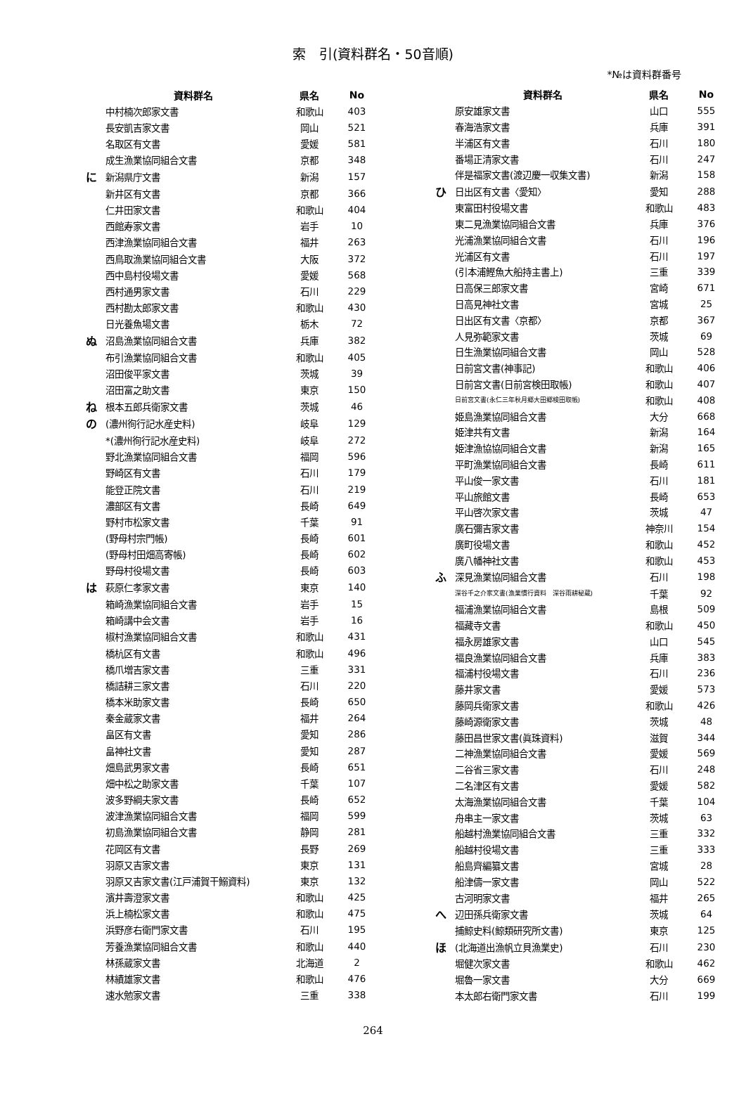索　引(資料群名・50音順)
*№は資料群番号
| | 資料群名 | 県名 | No |
| --- | --- | --- | --- |
| | 中村楠次郎家文書 | 和歌山 | 403 |
| | 長安凱吉家文書 | 岡山 | 521 |
| | 名取区有文書 | 愛媛 | 581 |
| | 成生漁業協同組合文書 | 京都 | 348 |
| に | 新潟県庁文書 | 新潟 | 157 |
| | 新井区有文書 | 京都 | 366 |
| | 仁井田家文書 | 和歌山 | 404 |
| | 西館寿家文書 | 岩手 | 10 |
| | 西津漁業協同組合文書 | 福井 | 263 |
| | 西鳥取漁業協同組合文書 | 大阪 | 372 |
| | 西中島村役場文書 | 愛媛 | 568 |
| | 西村通男家文書 | 石川 | 229 |
| | 西村勘太郎家文書 | 和歌山 | 430 |
| | 日光養魚場文書 | 栃木 | 72 |
| ぬ | 沼島漁業協同組合文書 | 兵庫 | 382 |
| | 布引漁業協同組合文書 | 和歌山 | 405 |
| | 沼田俊平家文書 | 茨城 | 39 |
| | 沼田富之助文書 | 東京 | 150 |
| ね | 根本五郎兵衛家文書 | 茨城 | 46 |
| の | (濃州徇行記水産史料) | 岐阜 | 129 |
| | *(濃州徇行記水産史料) | 岐阜 | 272 |
| | 野北漁業協同組合文書 | 福岡 | 596 |
| | 野崎区有文書 | 石川 | 179 |
| | 能登正院文書 | 石川 | 219 |
| | 濃部区有文書 | 長崎 | 649 |
| | 野村市松家文書 | 千葉 | 91 |
| | (野母村宗門帳) | 長崎 | 601 |
| | (野母村田畑高寄帳) | 長崎 | 602 |
| | 野母村役場文書 | 長崎 | 603 |
| は | 萩原仁孝家文書 | 東京 | 140 |
| | 箱崎漁業協同組合文書 | 岩手 | 15 |
| | 箱崎講中会文書 | 岩手 | 16 |
| | 椒村漁業協同組合文書 | 和歌山 | 431 |
| | 橋杭区有文書 | 和歌山 | 496 |
| | 橋爪増吉家文書 | 三重 | 331 |
| | 橋詰耕三家文書 | 石川 | 220 |
| | 橋本米助家文書 | 長崎 | 650 |
| | 秦金蔵家文書 | 福井 | 264 |
| | 畠区有文書 | 愛知 | 286 |
| | 畠神社文書 | 愛知 | 287 |
| | 畑島武男家文書 | 長崎 | 651 |
| | 畑中松之助家文書 | 千葉 | 107 |
| | 波多野綱夫家文書 | 長崎 | 652 |
| | 波津漁業協同組合文書 | 福岡 | 599 |
| | 初島漁業協同組合文書 | 静岡 | 281 |
| | 花岡区有文書 | 長野 | 269 |
| | 羽原又吉家文書 | 東京 | 131 |
| | 羽原又吉家文書(江戸浦賀干鰯資料) | 東京 | 132 |
| | 濱井壽澄家文書 | 和歌山 | 425 |
| | 浜上楠松家文書 | 和歌山 | 475 |
| | 浜野彦右衛門家文書 | 石川 | 195 |
| | 芳養漁業協同組合文書 | 和歌山 | 440 |
| | 林孫蔵家文書 | 北海道 | 2 |
| | 林績雄家文書 | 和歌山 | 476 |
| | 速水勉家文書 | 三重 | 338 |
| | 資料群名 | 県名 | No |
| --- | --- | --- | --- |
| | 原安雄家文書 | 山口 | 555 |
| | 春海浩家文書 | 兵庫 | 391 |
| | 半浦区有文書 | 石川 | 180 |
| | 番場正清家文書 | 石川 | 247 |
| | 伴是福家文書(渡辺慶一収集文書) | 新潟 | 158 |
| ひ | 日出区有文書〈愛知〉 | 愛知 | 288 |
| | 東富田村役場文書 | 和歌山 | 483 |
| | 東二見漁業協同組合文書 | 兵庫 | 376 |
| | 光浦漁業協同組合文書 | 石川 | 196 |
| | 光浦区有文書 | 石川 | 197 |
| | (引本浦鰹魚大船持主書上) | 三重 | 339 |
| | 日高保三郎家文書 | 宮崎 | 671 |
| | 日高見神社文書 | 宮城 | 25 |
| | 日出区有文書〈京都〉 | 京都 | 367 |
| | 人見弥範家文書 | 茨城 | 69 |
| | 日生漁業協同組合文書 | 岡山 | 528 |
| | 日前宮文書(神事記) | 和歌山 | 406 |
| | 日前宮文書(日前宮検田取帳) | 和歌山 | 407 |
| | 日前宮文書(永仁三年秋月郷大田郷検田取帳) | 和歌山 | 408 |
| | 姫島漁業協同組合文書 | 大分 | 668 |
| | 姫津共有文書 | 新潟 | 164 |
| | 姫津漁協協同組合文書 | 新潟 | 165 |
| | 平町漁業協同組合文書 | 長崎 | 611 |
| | 平山俊一家文書 | 石川 | 181 |
| | 平山旅館文書 | 長崎 | 653 |
| | 平山啓次家文書 | 茨城 | 47 |
| | 廣石彌吉家文書 | 神奈川 | 154 |
| | 廣町役場文書 | 和歌山 | 452 |
| | 廣八幡神社文書 | 和歌山 | 453 |
| ふ | 深見漁業協同組合文書 | 石川 | 198 |
| | 深谷千之介家文書(漁業慣行資料 深谷雨耕秘蔵) | 千葉 | 92 |
| | 福浦漁業協同組合文書 | 島根 | 509 |
| | 福藏寺文書 | 和歌山 | 450 |
| | 福永房雄家文書 | 山口 | 545 |
| | 福良漁業協同組合文書 | 兵庫 | 383 |
| | 福浦村役場文書 | 石川 | 236 |
| | 藤井家文書 | 愛媛 | 573 |
| | 藤岡兵衛家文書 | 和歌山 | 426 |
| | 藤崎源衛家文書 | 茨城 | 48 |
| | 藤田昌世家文書(眞珠資料) | 滋賀 | 344 |
| | 二神漁業協同組合文書 | 愛媛 | 569 |
| | 二谷省三家文書 | 石川 | 248 |
| | 二名津区有文書 | 愛媛 | 582 |
| | 太海漁業協同組合文書 | 千葉 | 104 |
| | 舟串主一家文書 | 茨城 | 63 |
| | 船越村漁業協同組合文書 | 三重 | 332 |
| | 船越村役場文書 | 三重 | 333 |
| | 船島齊編纂文書 | 宮城 | 28 |
| | 船津儔一家文書 | 岡山 | 522 |
| | 古河明家文書 | 福井 | 265 |
| へ | 辺田孫兵衛家文書 | 茨城 | 64 |
| | 捕鯨史料(鯨類研究所文書) | 東京 | 125 |
| ほ | (北海道出漁帆立貝漁業史) | 石川 | 230 |
| | 堀健次家文書 | 和歌山 | 462 |
| | 堀魯一家文書 | 大分 | 669 |
| | 本太郎右衛門家文書 | 石川 | 199 |
264